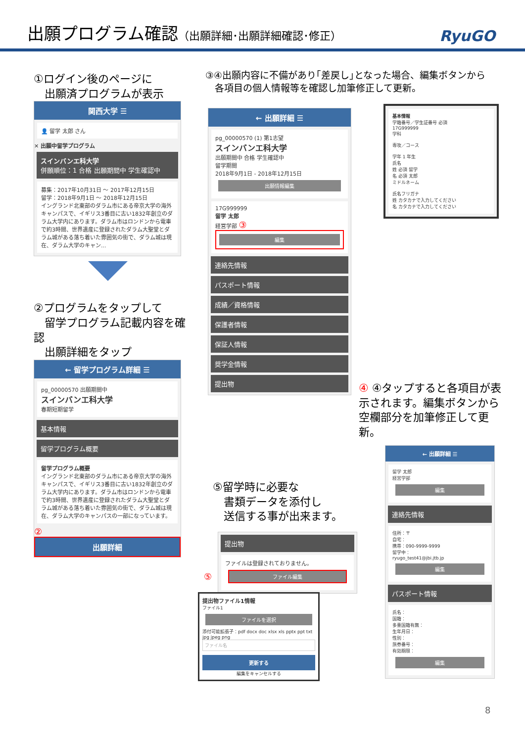出願プログラム確認（出願詳細･出願詳細確認･修正）
RyuGO
①ログイン後のページに
　出願済プログラムが表示
関西大学 ☰
👤 留学 太郎 さん
✕ 出願中留学プログラム
スインバンエ科大学
併願順位：1 合格 出願期間中 学生確認中
募集：2017年10月31日 ～ 2017年12月15日
留学：2018年9月1日 ～ 2018年12月15日
イングランド北東部のダラム市にある帝京大学の海外キャンパスで、イギリス3番目に古い1832年創立のダラム大学内にあります。ダラム市はロンドンから電車で約3時間、世界遺産に登録されたダラム大聖堂とダラム城がある落ち着いた雰囲気の街で、ダラム城は現在、ダラム大学のキャン...
②プログラムをタップして
　留学プログラム記載内容を確認
　出願詳細をタップ
← 留学プログラム詳細 ☰
pg_00000570 出願期間中
スインバンエ科大学
春期短期留学
基本情報
留学プログラム概要
留学プログラム概要
イングランド北東部のダラム市にある帝京大学の海外キャンパスで、イギリス3番目に古い1832年創立のダラム大学内にあります。ダラム市はロンドンから電車で約3時間、世界遺産に登録されたダラム大聖堂とダラム城がある落ち着いた雰囲気の街で、ダラム城は現在、ダラム大学のキャンパスの一部になっています。
②
出願詳細
③④出願内容に不備があり｢差戻し｣となった場合、編集ボタンから
　各項目の個人情報等を確認し加筆修正して更新。
← 出願詳細 ☰
pg_00000570 (1) 第1志望
スインバンエ科大学
出願期間中 合格 学生確認中
留学期間
2018年9月1日 - 2018年12月15日
出願情報編集
17G999999
留学 太郎
経営学部 ③
編集
連絡先情報
パスポート情報
成績／資格情報
保護者情報
保証人情報
奨学金情報
提出物
基本情報
学籍番号／学生証番号 必須
17G999999
学科
専攻／コース
学年 1 年生
氏名
姓 必須 留学
名 必須 太郎
ミドルネーム
氏名フリガナ
姓 カタカナで入力してください
名 カタカナで入力してください
④ ④タップすると各項目が表示されます。編集ボタンから空欄部分を加筆修正して更新。
← 出願詳細 ☰
留学 太郎
経営学部
編集
連絡先情報
住所：〒
自宅：
携帯：090-9999-9999
留学中：
ryugo_test41@jbi.jtb.jp
編集
パスポート情報
氏名：
国籍：
多重国籍有無：
生年月日：
性別：
旅券番号：
有効期限：
編集
⑤留学時に必要な
　書類データを添付し
　送信する事が出来ます。
提出物
ファイルは登録されておりません。
ファイル編集
⑤
提出物ファイル1情報
ファイル1
ファイルを選択
添付可能拡張子：pdf docx doc xlsx xls pptx ppt txt jpg jpeg png
ファイル名
更新する
編集をキャンセルする
8